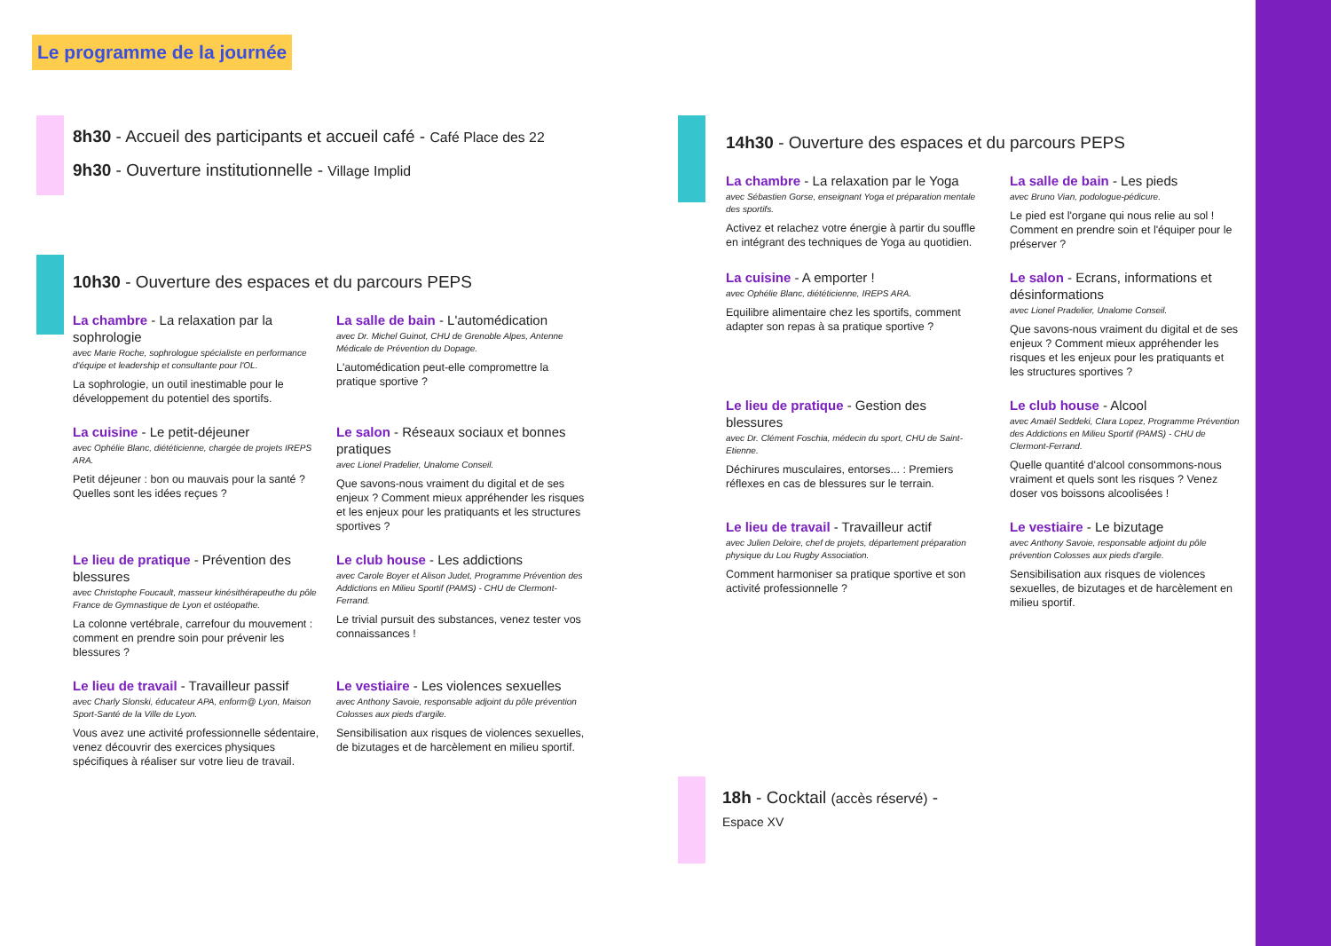Le programme de la journée
8h30 - Accueil des participants et accueil café - Café Place des 22
9h30 - Ouverture institutionnelle - Village Implid
10h30 - Ouverture des espaces et du parcours PEPS
La chambre - La relaxation par la sophrologie
avec Marie Roche, sophrologue spécialiste en performance d'équipe et leadership et consultante pour l'OL.
La sophrologie, un outil inestimable pour le développement du potentiel des sportifs.
La salle de bain - L'automédication
avec Dr. Michel Guinot, CHU de Grenoble Alpes, Antenne Médicale de Prévention du Dopage.
L'automédication peut-elle compromettre la pratique sportive ?
La cuisine - Le petit-déjeuner
avec Ophélie Blanc, diététicienne, chargée de projets IREPS ARA.
Petit déjeuner : bon ou mauvais pour la santé ? Quelles sont les idées reçues ?
Le salon - Réseaux sociaux et bonnes pratiques
avec Lionel Pradelier, Unalome Conseil.
Que savons-nous vraiment du digital et de ses enjeux ? Comment mieux appréhender les risques et les enjeux pour les pratiquants et les structures sportives ?
Le lieu de pratique - Prévention des blessures
avec Christophe Foucault, masseur kinésithérapeuthe du pôle France de Gymnastique de Lyon et ostéopathe.
La colonne vertébrale, carrefour du mouvement : comment en prendre soin pour prévenir les blessures ?
Le club house - Les addictions
avec Carole Boyer et Alison Judet, Programme Prévention des Addictions en Milieu Sportif (PAMS) - CHU de Clermont-Ferrand.
Le trivial pursuit des substances, venez tester vos connaissances !
Le lieu de travail - Travailleur passif
avec Charly Slonski, éducateur APA, enform@ Lyon, Maison Sport-Santé de la Ville de Lyon.
Vous avez une activité professionnelle sédentaire, venez découvrir des exercices physiques spécifiques à réaliser sur votre lieu de travail.
Le vestiaire - Les violences sexuelles
avec Anthony Savoie, responsable adjoint du pôle prévention Colosses aux pieds d'argile.
Sensibilisation aux risques de violences sexuelles, de bizutages et de harcèlement en milieu sportif.
14h30 - Ouverture des espaces et du parcours PEPS
La chambre - La relaxation par le Yoga
avec Sébastien Gorse, enseignant Yoga et préparation mentale des sportifs.
Activez et relachez votre énergie à partir du souffle en intégrant des techniques de Yoga au quotidien.
La salle de bain - Les pieds
avec Bruno Vian, podologue-pédicure.
Le pied est l'organe qui nous relie au sol ! Comment en prendre soin et l'équiper pour le préserver ?
La cuisine - A emporter !
avec Ophélie Blanc, diététicienne, IREPS ARA.
Equilibre alimentaire chez les sportifs, comment adapter son repas à sa pratique sportive ?
Le salon - Ecrans, informations et désinformations
avec Lionel Pradelier, Unalome Conseil.
Que savons-nous vraiment du digital et de ses enjeux ? Comment mieux appréhender les risques et les enjeux pour les pratiquants et les structures sportives ?
Le lieu de pratique - Gestion des blessures
avec Dr. Clément Foschia, médecin du sport, CHU de Saint-Etienne.
Déchirures musculaires, entorses... : Premiers réflexes en cas de blessures sur le terrain.
Le club house - Alcool
avec Amaël Seddeki, Clara Lopez, Programme Prévention des Addictions en Milieu Sportif (PAMS) - CHU de Clermont-Ferrand.
Quelle quantité d'alcool consommons-nous vraiment et quels sont les risques ? Venez doser vos boissons alcoolisées !
Le lieu de travail - Travailleur actif
avec Julien Deloire, chef de projets, département préparation physique du Lou Rugby Association.
Comment harmoniser sa pratique sportive et son activité professionnelle ?
Le vestiaire - Le bizutage
avec Anthony Savoie, responsable adjoint du pôle prévention Colosses aux pieds d'argile.
Sensibilisation aux risques de violences sexuelles, de bizutages et de harcèlement en milieu sportif.
18h - Cocktail (accès réservé) -
Espace XV